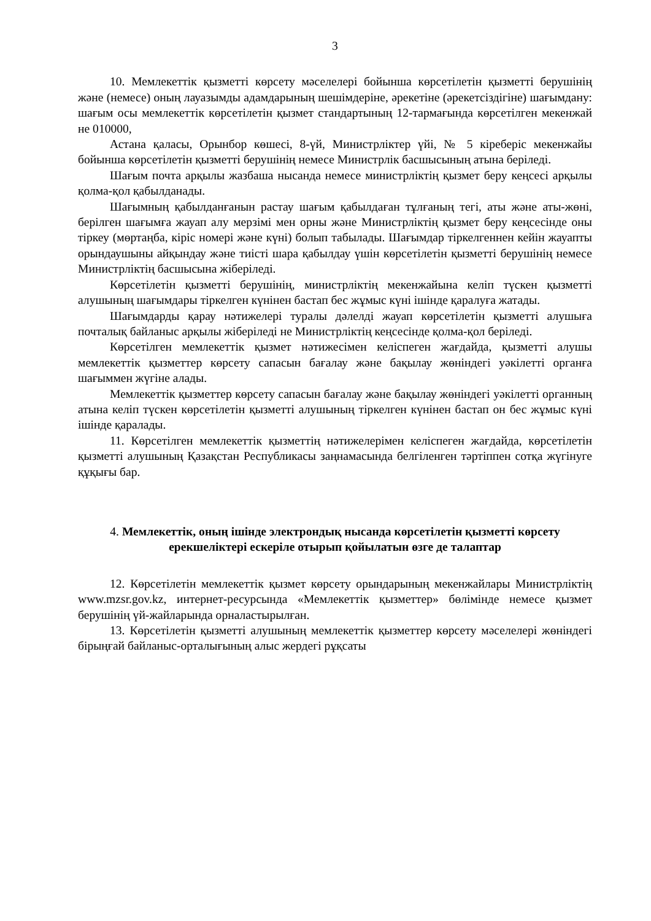3
10. Мемлекеттік қызметті көрсету мәселелері бойынша көрсетілетін қызметті берушінің және (немесе) оның лауазымды адамдарының шешімдеріне, әрекетіне (әрекетсіздігіне) шағымдану: шағым осы мемлекеттік көрсетілетін қызмет стандартының 12-тармағында көрсетілген мекенжай не 010000,
Астана қаласы, Орынбор көшесі, 8-үй, Министрліктер үйі, № 5 кіреберіс мекенжайы бойынша көрсетілетін қызметті берушінің немесе Министрлік басшысының атына беріледі.
Шағым почта арқылы жазбаша нысанда немесе министрліктің қызмет беру кеңсесі арқылы қолма-қол қабылданады.
Шағымның қабылданғанын растау шағым қабылдаған тұлғаның тегі, аты және аты-жөні, берілген шағымға жауап алу мерзімі мен орны және Министрліктің қызмет беру кеңсесінде оны тіркеу (мөртаңба, кіріс номері және күні) болып табылады. Шағымдар тіркелгеннен кейін жауапты орындаушыны айқындау және тиісті шара қабылдау үшін көрсетілетін қызметті берушінің немесе Министрліктің басшысына жіберіледі.
Көрсетілетін қызметті берушінің, министрліктің мекенжайына келіп түскен қызметті алушының шағымдары тіркелген күнінен бастап бес жұмыс күні ішінде қаралуға жатады.
Шағымдарды қарау нәтижелері туралы дәлелді жауап көрсетілетін қызметті алушыға почталық байланыс арқылы жіберіледі не Министрліктің кеңсесінде қолма-қол беріледі.
Көрсетілген мемлекеттік қызмет нәтижесімен келіспеген жағдайда, қызметті алушы мемлекеттік қызметтер көрсету сапасын бағалау және бақылау жөніндегі уәкілетті органға шағыммен жүгіне алады.
Мемлекеттік қызметтер көрсету сапасын бағалау және бақылау жөніндегі уәкілетті органның атына келіп түскен көрсетілетін қызметті алушының тіркелген күнінен бастап он бес жұмыс күні ішінде қаралады.
11. Көрсетілген мемлекеттік қызметтің нәтижелерімен келіспеген жағдайда, көрсетілетін қызметті алушының Қазақстан Республикасы заңнамасында белгіленген тәртіппен сотқа жүгінуге құқығы бар.
4. Мемлекеттік, оның ішінде электрондық нысанда көрсетілетін қызметті көрсету ерекшеліктері ескеріле отырып қойылатын өзге де талаптар
12. Көрсетілетін мемлекеттік қызмет көрсету орындарының мекенжайлары Министрліктің www.mzsr.gov.kz, интернет-ресурсында «Мемлекеттік қызметтер» бөлімінде немесе қызмет берушінің үй-жайларында орналастырылған.
13. Көрсетілетін қызметті алушының мемлекеттік қызметтер көрсету мәселелері жөніндегі бірыңғай байланыс-орталығының алыс жердегі рұқсаты